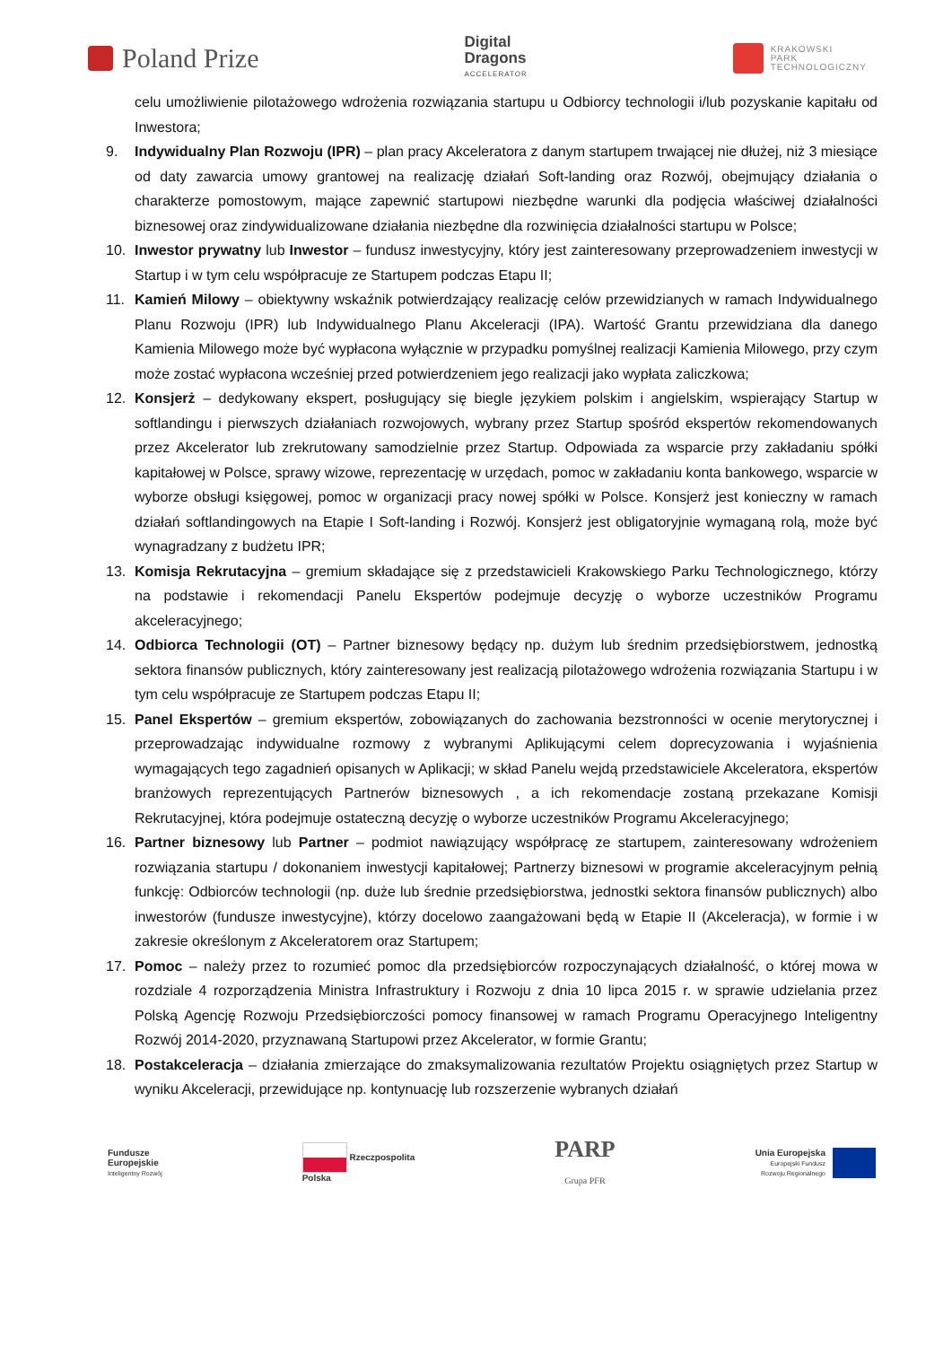Poland Prize
Digital
Dragons
ACCELERATOR
KRAKOWSKI
PARK
TECHNOLOGICZNY
celu umożliwienie pilotażowego wdrożenia rozwiązania startupu u Odbiorcy technologii i/lub pozyskanie kapitału od Inwestora;
9. Indywidualny Plan Rozwoju (IPR) – plan pracy Akceleratora z danym startupem trwającej nie dłużej, niż 3 miesiące od daty zawarcia umowy grantowej na realizację działań Soft-landing oraz Rozwój, obejmujący działania o charakterze pomostowym, mające zapewnić startupowi niezbędne warunki dla podjęcia właściwej działalności biznesowej oraz zindywidualizowane działania niezbędne dla rozwinięcia działalności startupu w Polsce;
10. Inwestor prywatny lub Inwestor – fundusz inwestycyjny, który jest zainteresowany przeprowadzeniem inwestycji w Startup i w tym celu współpracuje ze Startupem podczas Etapu II;
11. Kamień Milowy – obiektywny wskaźnik potwierdzający realizację celów przewidzianych w ramach Indywidualnego Planu Rozwoju (IPR) lub Indywidualnego Planu Akceleracji (IPA). Wartość Grantu przewidziana dla danego Kamienia Milowego może być wypłacona wyłącznie w przypadku pomyślnej realizacji Kamienia Milowego, przy czym może zostać wypłacona wcześniej przed potwierdzeniem jego realizacji jako wypłata zaliczkowa;
12. Konsjerż – dedykowany ekspert, posługujący się biegle językiem polskim i angielskim, wspierający Startup w softlandingu i pierwszych działaniach rozwojowych, wybrany przez Startup spośród ekspertów rekomendowanych przez Akcelerator lub zrekrutowany samodzielnie przez Startup. Odpowiada za wsparcie przy zakładaniu spółki kapitałowej w Polsce, sprawy wizowe, reprezentację w urzędach, pomoc w zakładaniu konta bankowego, wsparcie w wyborze obsługi księgowej, pomoc w organizacji pracy nowej spółki w Polsce. Konsjerż jest konieczny w ramach działań softlandingowych na Etapie I Soft-landing i Rozwój. Konsjerż jest obligatoryjnie wymaganą rolą, może być wynagradzany z budżetu IPR;
13. Komisja Rekrutacyjna – gremium składające się z przedstawicieli Krakowskiego Parku Technologicznego, którzy na podstawie i rekomendacji Panelu Ekspertów podejmuje decyzję o wyborze uczestników Programu akceleracyjnego;
14. Odbiorca Technologii (OT) – Partner biznesowy będący np. dużym lub średnim przedsiębiorstwem, jednostką sektora finansów publicznych, który zainteresowany jest realizacją pilotażowego wdrożenia rozwiązania Startupu i w tym celu współpracuje ze Startupem podczas Etapu II;
15. Panel Ekspertów – gremium ekspertów, zobowiązanych do zachowania bezstronności w ocenie merytorycznej i przeprowadzając indywidualne rozmowy z wybranymi Aplikującymi celem doprecyzowania i wyjaśnienia wymagających tego zagadnień opisanych w Aplikacji; w skład Panelu wejdą przedstawiciele Akceleratora, ekspertów branżowych reprezentujących Partnerów biznesowych , a ich rekomendacje zostaną przekazane Komisji Rekrutacyjnej, która podejmuje ostateczną decyzję o wyborze uczestników Programu Akceleracyjnego;
16. Partner biznesowy lub Partner – podmiot nawiązujący współpracę ze startupem, zainteresowany wdrożeniem rozwiązania startupu / dokonaniem inwestycji kapitałowej; Partnerzy biznesowi w programie akceleracyjnym pełnią funkcję: Odbiorców technologii (np. duże lub średnie przedsiębiorstwa, jednostki sektora finansów publicznych) albo inwestorów (fundusze inwestycyjne), którzy docelowo zaangażowani będą w Etapie II (Akceleracja), w formie i w zakresie określonym z Akceleratorem oraz Startupem;
17. Pomoc – należy przez to rozumieć pomoc dla przedsiębiorców rozpoczynających działalność, o której mowa w rozdziale 4 rozporządzenia Ministra Infrastruktury i Rozwoju z dnia 10 lipca 2015 r. w sprawie udzielania przez Polską Agencję Rozwoju Przedsiębiorczości pomocy finansowej w ramach Programu Operacyjnego Inteligentny Rozwój 2014-2020, przyznawaną Startupowi przez Akcelerator, w formie Grantu;
18. Postakceleracja – działania zmierzające do zmaksymalizowania rezultatów Projektu osiągniętych przez Startup w wyniku Akceleracji, przewidujące np. kontynuację lub rozszerzenie wybranych działań
Fundusze
Europejskie
Inteligentny Rozwój
Rzeczpospolita
Polska
PARP
Grupa PFR
Unia Europejska
Europejski Fundusz
Rozwoju Regionalnego